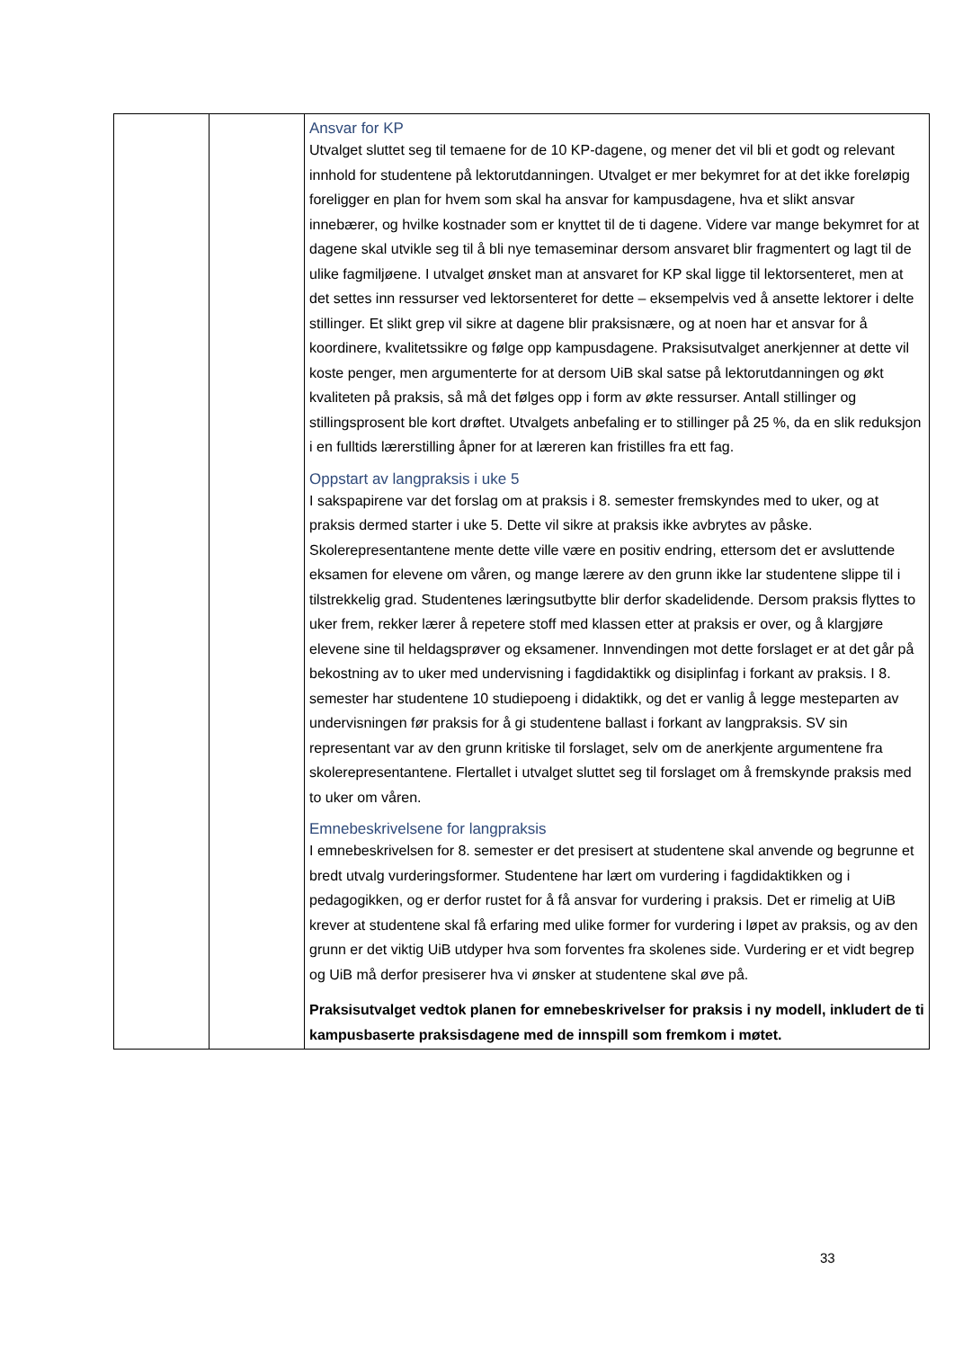| | | Ansvar for KP Utvalget sluttet seg til temaene for de 10 KP-dagene, og mener det vil bli et godt og relevant innhold for studentene på lektorutdanningen. Utvalget er mer bekymret for at det ikke foreløpig foreligger en plan for hvem som skal ha ansvar for kampusdagene, hva et slikt ansvar innebærer, og hvilke kostnader som er knyttet til de ti dagene. Videre var mange bekymret for at dagene skal utvikle seg til å bli nye temaseminar dersom ansvaret blir fragmentert og lagt til de ulike fagmiljøene. I utvalget ønsket man at ansvaret for KP skal ligge til lektorsenteret, men at det settes inn ressurser ved lektorsenteret for dette – eksempelvis ved å ansette lektorer i delte stillinger. Et slikt grep vil sikre at dagene blir praksisnære, og at noen har et ansvar for å koordinere, kvalitetssikre og følge opp kampusdagene. Praksisutvalget anerkjenner at dette vil koste penger, men argumenterte for at dersom UiB skal satse på lektorutdanningen og økt kvaliteten på praksis, så må det følges opp i form av økte ressurser. Antall stillinger og stillingsprosent ble kort drøftet. Utvalgets anbefaling er to stillinger på 25 %, da en slik reduksjon i en fulltids lærerstilling åpner for at læreren kan fristilles fra ett fag. Oppstart av langpraksis i uke 5 I sakspapirene var det forslag om at praksis i 8. semester fremskyndes med to uker, og at praksis dermed starter i uke 5. Dette vil sikre at praksis ikke avbrytes av påske. Skolerepresentantene mente dette ville være en positiv endring, ettersom det er avsluttende eksamen for elevene om våren, og mange lærere av den grunn ikke lar studentene slippe til i tilstrekkelig grad. Studentenes læringsutbytte blir derfor skadelidende. Dersom praksis flyttes to uker frem, rekker lærer å repetere stoff med klassen etter at praksis er over, og å klargjøre elevene sine til heldagsprøver og eksamener. Innvendingen mot dette forslaget er at det går på bekostning av to uker med undervisning i fagdidaktikk og disiplinfag i forkant av praksis. I 8. semester har studentene 10 studiepoeng i didaktikk, og det er vanlig å legge mesteparten av undervisningen før praksis for å gi studentene ballast i forkant av langpraksis. SV sin representant var av den grunn kritiske til forslaget, selv om de anerkjente argumentene fra skolerepresentantene. Flertallet i utvalget sluttet seg til forslaget om å fremskynde praksis med to uker om våren. Emnebeskrivelsene for langpraksis I emnebeskrivelsen for 8. semester er det presisert at studentene skal anvende og begrunne et bredt utvalg vurderingsformer. Studentene har lært om vurdering i fagdidaktikken og i pedagogikken, og er derfor rustet for å få ansvar for vurdering i praksis. Det er rimelig at UiB krever at studentene skal få erfaring med ulike former for vurdering i løpet av praksis, og av den grunn er det viktig UiB utdyper hva som forventes fra skolenes side. Vurdering er et vidt begrep og UiB må derfor presiserer hva vi ønsker at studentene skal øve på. Praksisutvalget vedtok planen for emnebeskrivelser for praksis i ny modell, inkludert de ti kampusbaserte praksisdagene med de innspill som fremkom i møtet. |
33